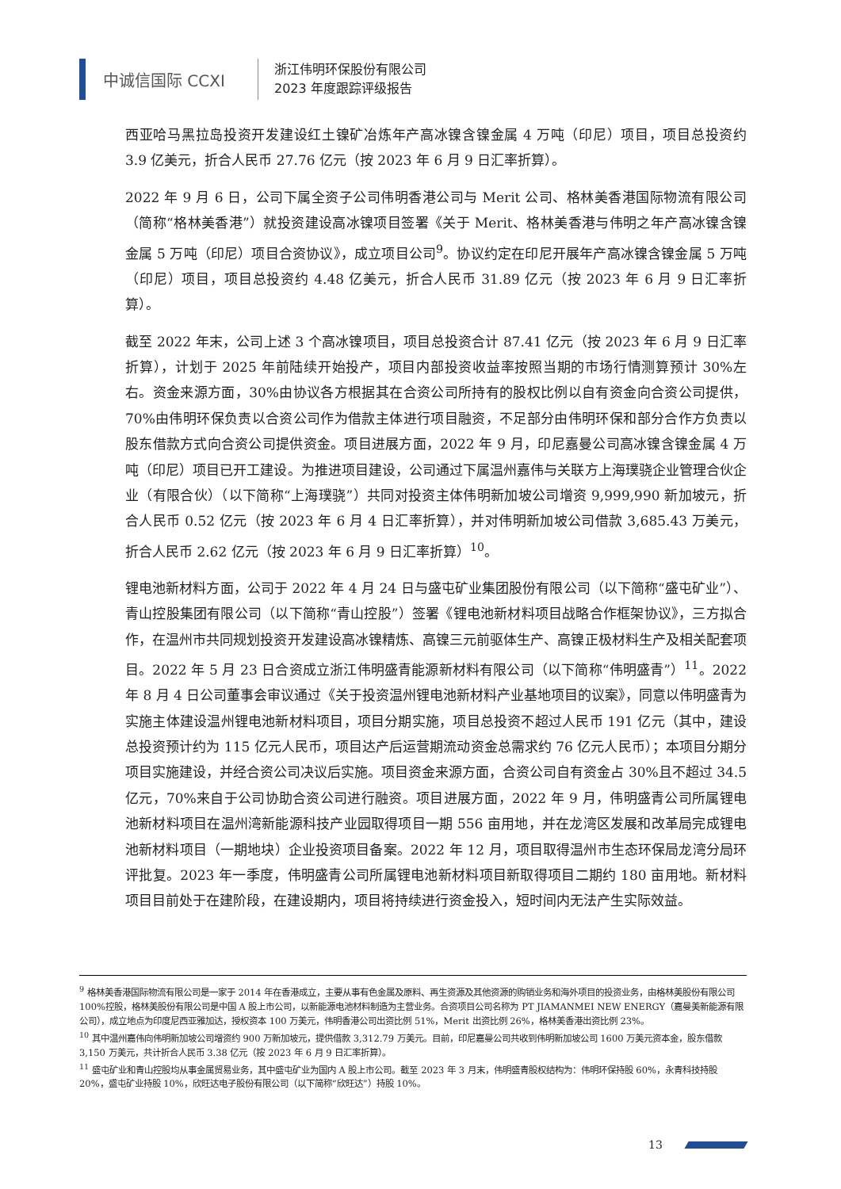中诚信国际 CCXI
浙江伟明环保股份有限公司
2023 年度跟踪评级报告
西亚哈马黑拉岛投资开发建设红土镍矿冶炼年产高冰镍含镍金属 4 万吨（印尼）项目，项目总投资约 3.9 亿美元，折合人民币 27.76 亿元（按 2023 年 6 月 9 日汇率折算）。
2022 年 9 月 6 日，公司下属全资子公司伟明香港公司与 Merit 公司、格林美香港国际物流有限公司（简称“格林美香港”）就投资建设高冰镍项目签署《关于 Merit、格林美香港与伟明之年产高冰镍含镍金属 5 万吨（印尼）项目合资协议》，成立项目公司<sup>9</sup>。协议约定在印尼开展年产高冰镍含镍金属 5 万吨（印尼）项目，项目总投资约 4.48 亿美元，折合人民币 31.89 亿元（按 2023 年 6 月 9 日汇率折算）。
截至 2022 年末，公司上述 3 个高冰镍项目，项目总投资合计 87.41 亿元（按 2023 年 6 月 9 日汇率折算），计划于 2025 年前陆续开始投产，项目内部投资收益率按照当期的市场行情测算预计 30%左右。资金来源方面，30%由协议各方根据其在合资公司所持有的股权比例以自有资金向合资公司提供，70%由伟明环保负责以合资公司作为借款主体进行项目融资，不足部分由伟明环保和部分合作方负责以股东借款方式向合资公司提供资金。项目进展方面，2022 年 9 月，印尼嘉曼公司高冰镍含镍金属 4 万吨（印尼）项目已开工建设。为推进项目建设，公司通过下属温州嘉伟与关联方上海璞骁企业管理合伙企业（有限合伙）（以下简称“上海璞骁”）共同对投资主体伟明新加坡公司增资 9,999,990 新加坡元，折合人民币 0.52 亿元（按 2023 年 6 月 4 日汇率折算），并对伟明新加坡公司借款 3,685.43 万美元，折合人民币 2.62 亿元（按 2023 年 6 月 9 日汇率折算）<sup>10</sup>。
锂电池新材料方面，公司于 2022 年 4 月 24 日与盛屯矿业集团股份有限公司（以下简称“盛屯矿业”）、青山控股集团有限公司（以下简称“青山控股”）签署《锂电池新材料项目战略合作框架协议》，三方拟合作，在温州市共同规划投资开发建设高冰镍精炼、高镍三元前驱体生产、高镍正极材料生产及相关配套项目。2022 年 5 月 23 日合资成立浙江伟明盛青能源新材料有限公司（以下简称“伟明盛青”）<sup>11</sup>。2022 年 8 月 4 日公司董事会审议通过《关于投资温州锂电池新材料产业基地项目的议案》，同意以伟明盛青为实施主体建设温州锂电池新材料项目，项目分期实施，项目总投资不超过人民币 191 亿元（其中，建设总投资预计约为 115 亿元人民币，项目达产后运营期流动资金总需求约 76 亿元人民币）；本项目分期分项目实施建设，并经合资公司决议后实施。项目资金来源方面，合资公司自有资金占 30%且不超过 34.5 亿元，70%来自于公司协助合资公司进行融资。项目进展方面，2022 年 9 月，伟明盛青公司所属锂电池新材料项目在温州湾新能源科技产业园取得项目一期 556 亩用地，并在龙湾区发展和改革局完成锂电池新材料项目（一期地块）企业投资项目备案。2022 年 12 月，项目取得温州市生态环保局龙湾分局环评批复。2023 年一季度，伟明盛青公司所属锂电池新材料项目新取得项目二期约 180 亩用地。新材料项目目前处于在建阶段，在建设期内，项目将持续进行资金投入，短时间内无法产生实际效益。
<sup>9</sup> 格林美香港国际物流有限公司是一家于 2014 年在香港成立，主要从事有色金属及原料、再生资源及其他资源的购销业务和海外项目的投资业务，由格林美股份有限公司 100%控股，格林美股份有限公司是中国 A 股上市公司，以新能源电池材料制造为主营业务。合资项目公司名称为 PT JIAMANMEI NEW ENERGY（嘉曼美新能源有限公司），成立地点为印度尼西亚雅加达，授权资本 100 万美元，伟明香港公司出资比例 51%，Merit 出资比例 26%，格林美香港出资比例 23%。
<sup>10</sup> 其中温州嘉伟向伟明新加坡公司增资约 900 万新加坡元，提供借款 3,312.79 万美元。目前，印尼嘉曼公司共收到伟明新加坡公司 1600 万美元资本金，股东借款 3,150 万美元，共计折合人民币 3.38 亿元（按 2023 年 6 月 9 日汇率折算）。
<sup>11</sup> 盛屯矿业和青山控股均从事金属贸易业务，其中盛屯矿业为国内 A 股上市公司。截至 2023 年 3 月末，伟明盛青股权结构为：伟明环保持股 60%，永青科技持股 20%，盛屯矿业持股 10%，欣旺达电子股份有限公司（以下简称“欣旺达”）持股 10%。
13